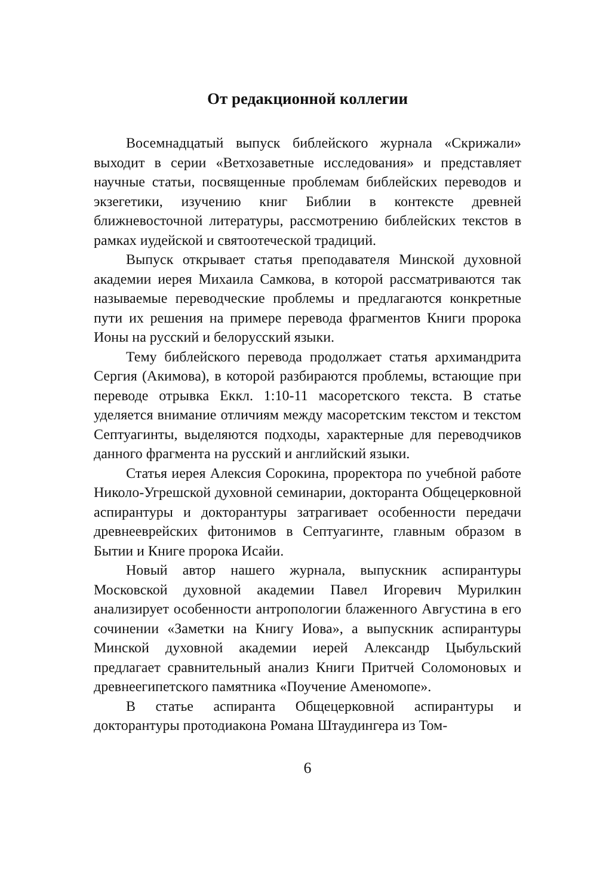От редакционной коллегии
Восемнадцатый выпуск библейского журнала «Скрижали» выходит в серии «Ветхозаветные исследования» и представляет научные статьи, посвященные проблемам библейских переводов и экзегетики, изучению книг Библии в контексте древней ближневосточной литературы, рассмотрению библейских текстов в рамках иудейской и святоотеческой традиций.
Выпуск открывает статья преподавателя Минской духовной академии иерея Михаила Самкова, в которой рассматриваются так называемые переводческие проблемы и предлагаются конкретные пути их решения на примере перевода фрагментов Книги пророка Ионы на русский и белорусский языки.
Тему библейского перевода продолжает статья архимандрита Сергия (Акимова), в которой разбираются проблемы, встающие при переводе отрывка Еккл. 1:10-11 масоретского текста. В статье уделяется внимание отличиям между масоретским текстом и текстом Септуагинты, выделяются подходы, характерные для переводчиков данного фрагмента на русский и английский языки.
Статья иерея Алексия Сорокина, проректора по учебной работе Николо-Угрешской духовной семинарии, докторанта Общецерковной аспирантуры и докторантуры затрагивает особенности передачи древнееврейских фитонимов в Септуагинте, главным образом в Бытии и Книге пророка Исайи.
Новый автор нашего журнала, выпускник аспирантуры Московской духовной академии Павел Игоревич Мурилкин анализирует особенности антропологии блаженного Августина в его сочинении «Заметки на Книгу Иова», а выпускник аспирантуры Минской духовной академии иерей Александр Цыбульский предлагает сравнительный анализ Книги Притчей Соломоновых и древнеегипетского памятника «Поучение Аменомопе».
В статье аспиранта Общецерковной аспирантуры и докторантуры протодиакона Романа Штаудингера из Том-
6